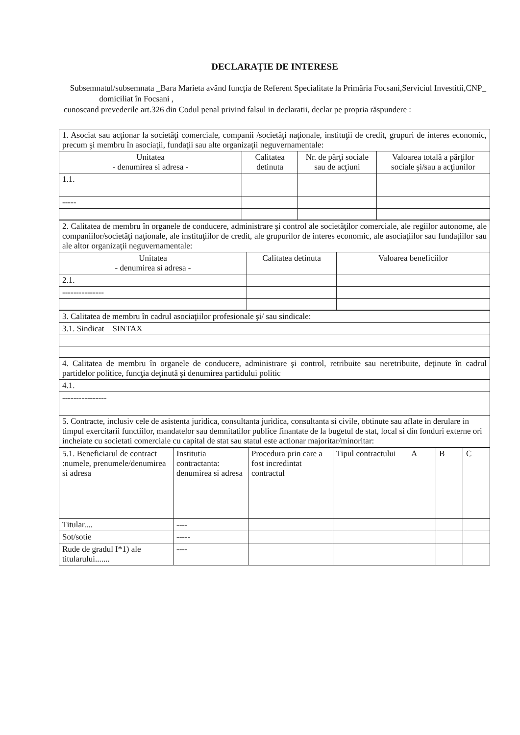DECLARAŢIE DE INTERESE
Subsemnatul/subsemnata _Bara Marieta având funcţia de Referent Specialitate la Primăria Focsani,Serviciul Investitii,CNP_ domiciliat în Focsani ,
cunoscand prevederile art.326 din Codul penal privind falsul in declaratii, declar pe propria răspundere :
| 1. Asociat sau acţionar la societăţi comerciale, companii /societăţi naţionale, instituţii de credit, grupuri de interes economic, precum şi membru în asociaţii, fundaţii sau alte organizaţii neguvernamentale: | | | |
| Unitatea - denumirea si adresa - | Calitatea detinuta | Nr. de părţi sociale sau de acţiuni | Valoarea totală a părţilor sociale şi/sau a acţiunilor |
| 1.1. | | | |
| ----- | | | |
| 2. Calitatea de membru în organele de conducere, administrare şi control ale societăţilor comerciale, ale regiilor autonome, ale companiilor/societăţi naţionale, ale instituţiilor de credit, ale grupurilor de interes economic, ale asociaţiilor sau fundaţiilor sau ale altor organizaţii neguvernamentale: | | |
| Unitatea - denumirea si adresa - | Calitatea detinuta | Valoarea beneficiilor |
| 2.1. | | |
| --------------- | | |
| 3. Calitatea de membru în cadrul asociaţiilor profesionale şi/ sau sindicale: |
| 3.1. Sindicat SINTAX |
| 4. Calitatea de membru în organele de conducere, administrare şi control, retribuite sau neretribuite, deţinute în cadrul partidelor politice, funcţia deţinută şi denumirea partidului politic |
| 4.1. |
| ---------------- |
| 5. Contracte, inclusiv cele de asistenta juridica, consultanta juridica, consultanta si civile, obtinute sau aflate in derulare in timpul exercitarii functiilor, mandatelor sau demnitatilor publice finantate de la bugetul de stat, local si din fonduri externe ori incheiate cu societati comerciale cu capital de stat sau statul este actionar majoritar/minoritar: |
| 5.1. Beneficiarul de contract :numele, prenumele/denumirea si adresa | Institutia contractanta: denumirea si adresa | Procedura prin care a fost incredintat contractul | Tipul contractului | A | B | C |
| Titular.... | ---- | | | | | |
| Sot/sotie | ----- | | | | | |
| Rude de gradul I*1) ale titularului....... | ---- | | | | | |